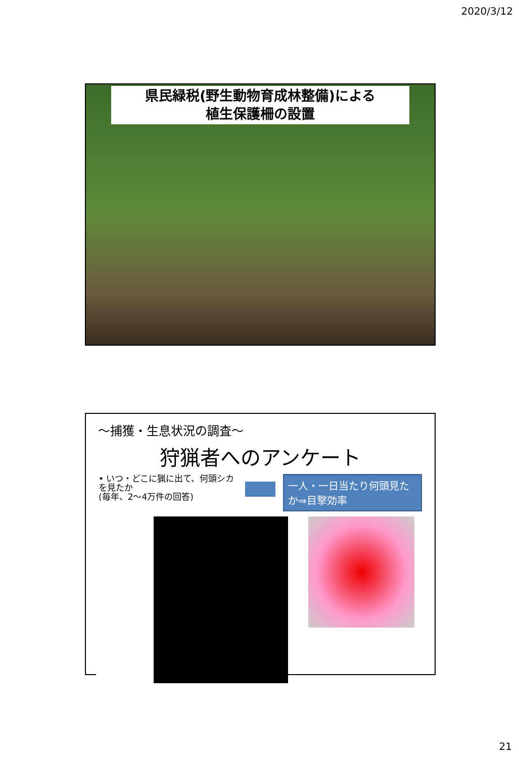2020/3/12
県民緑税(野生動物育成林整備)による
植生保護柵の設置
〜捕獲・生息状況の調査〜
狩猟者へのアンケート
• いつ・どこに猟に出て、何頭シカを見たか
(毎年、2〜4万件の回答)
一人・一日当たり何頭見たか⇒目撃効率
21